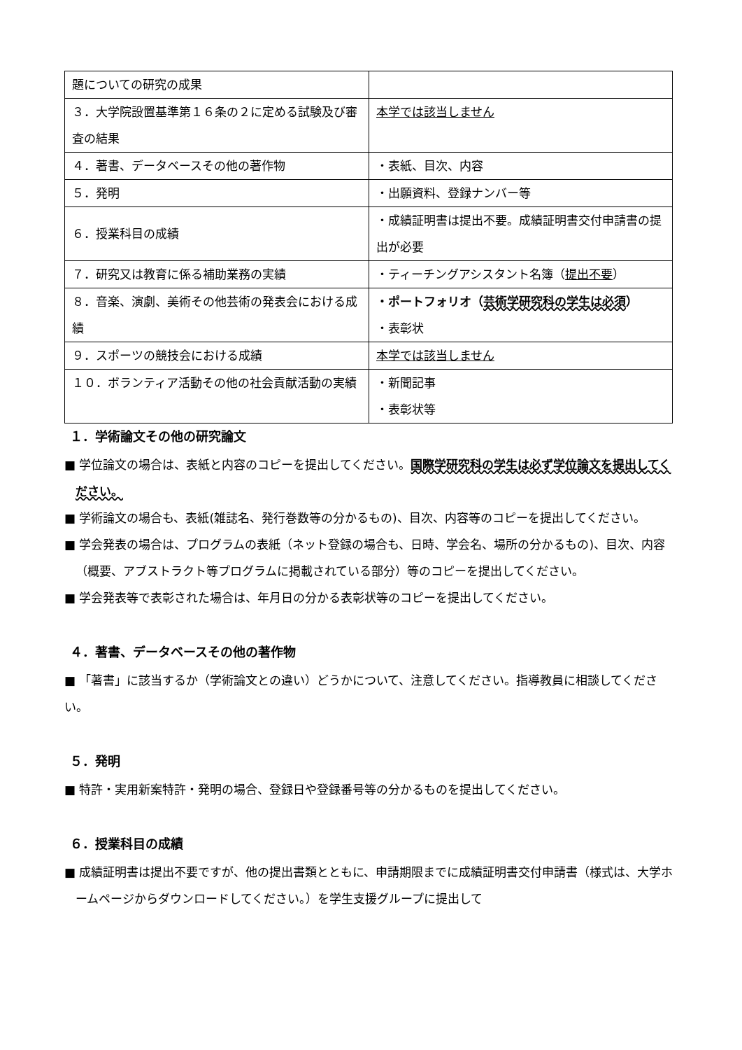| 題についての研究の成果 | |
| ３．大学院設置基準第１６条の２に定める試験及び審査の結果 | 本学では該当しません |
| ４．著書、データベースその他の著作物 | ・表紙、目次、内容 |
| ５．発明 | ・出願資料、登録ナンバー等 |
| ６．授業科目の成績 | ・成績証明書は提出不要。成績証明書交付申請書の提出が必要 |
| ７．研究又は教育に係る補助業務の実績 | ・ティーチングアシスタント名簿（ 提出不要 ） |
| ８．音楽、演劇、美術その他芸術の発表会における成績 | ・ポートフォリオ（ 芸術学研究科の学生は必須 ） ・表彰状 |
| ９．スポーツの競技会における成績 | 本学では該当しません |
| １０．ボランティア活動その他の社会貢献活動の実績 | ・新聞記事 ・表彰状等 |
１．学術論文その他の研究論文
■ 学位論文の場合は、表紙と内容のコピーを提出してください。国際学研究科の学生は必ず学位論文を提出してください。
■ 学術論文の場合も、表紙(雑誌名、発行巻数等の分かるもの)、目次、内容等のコピーを提出してください。
■ 学会発表の場合は、プログラムの表紙（ネット登録の場合も、日時、学会名、場所の分かるもの)、目次、内容（概要、アブストラクト等プログラムに掲載されている部分）等のコピーを提出してください。
■ 学会発表等で表彰された場合は、年月日の分かる表彰状等のコピーを提出してください。
４．著書、データベースその他の著作物
■ 「著書」に該当するか（学術論文との違い）どうかについて、注意してください。指導教員に相談してください。
５．発明
■ 特許・実用新案特許・発明の場合、登録日や登録番号等の分かるものを提出してください。
６．授業科目の成績
■ 成績証明書は提出不要ですが、他の提出書類とともに、申請期限までに成績証明書交付申請書（様式は、大学ホームページからダウンロードしてください。）を学生支援グループに提出して